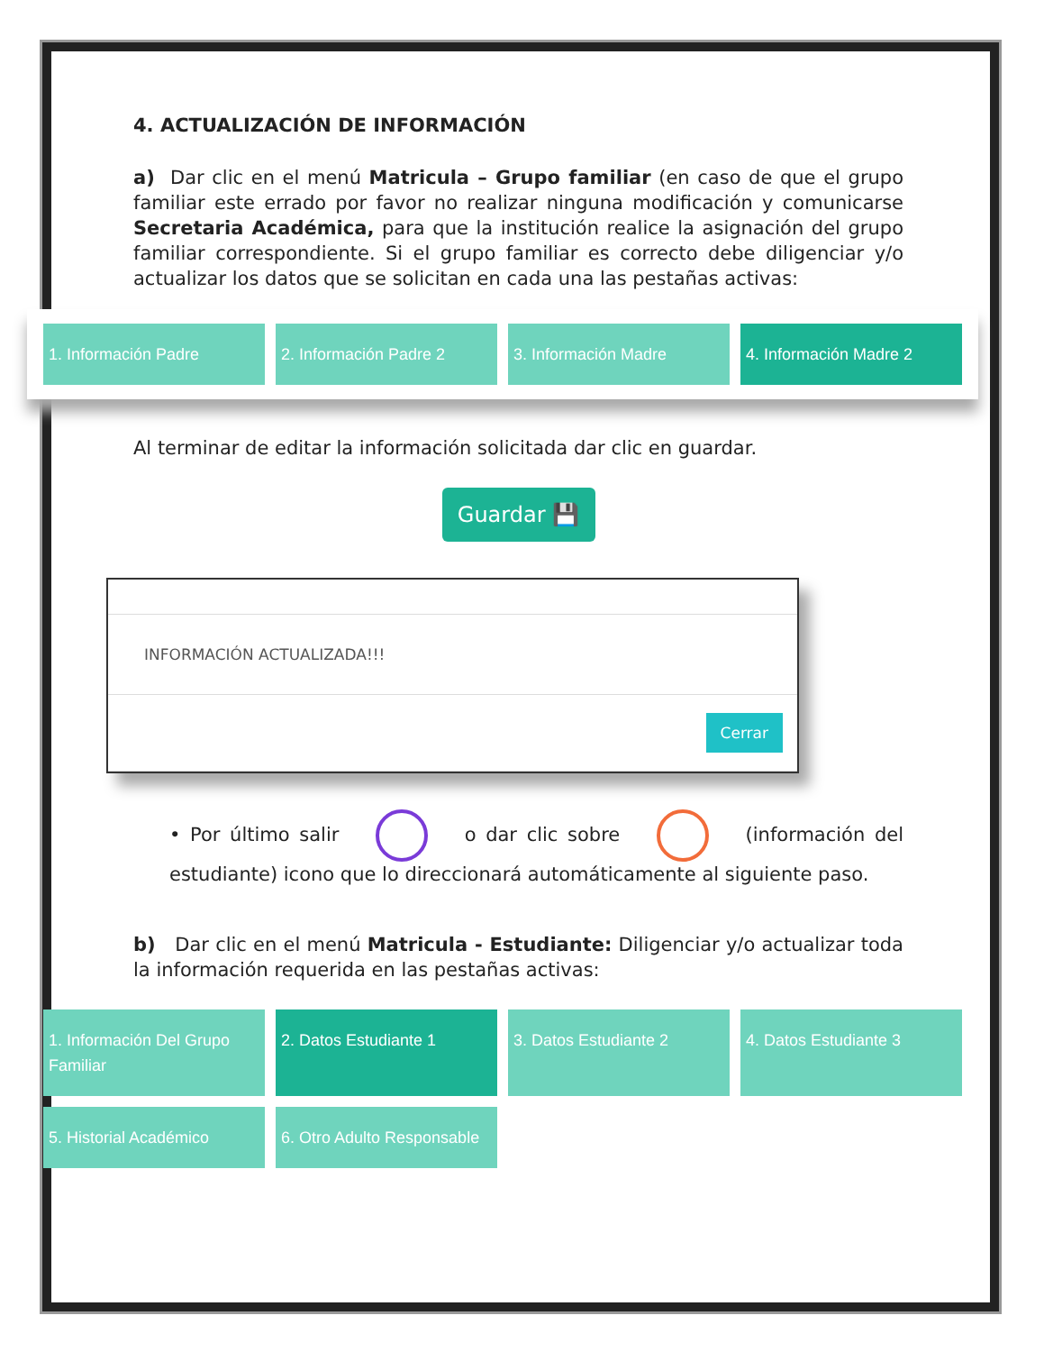4. ACTUALIZACIÓN DE INFORMACIÓN
a) Dar clic en el menú Matricula – Grupo familiar (en caso de que el grupo familiar este errado por favor no realizar ninguna modificación y comunicarse Secretaria Académica, para que la institución realice la asignación del grupo familiar correspondiente. Si el grupo familiar es correcto debe diligenciar y/o actualizar los datos que se solicitan en cada una las pestañas activas:
1. Información Padre 2. Información Padre 2 3. Información Madre 4. Información Madre 2
Al terminar de editar la información solicitada dar clic en guardar.
Guardar 💾
INFORMACIÓN ACTUALIZADA!!!
Cerrar
• Por último salir o dar clic sobre (información del estudiante) icono que lo direccionará automáticamente al siguiente paso.
b) Dar clic en el menú Matricula - Estudiante: Diligenciar y/o actualizar toda la información requerida en las pestañas activas:
1. Información Del Grupo Familiar
2. Datos Estudiante 1
3. Datos Estudiante 2
4. Datos Estudiante 3
5. Historial Académico
6. Otro Adulto Responsable